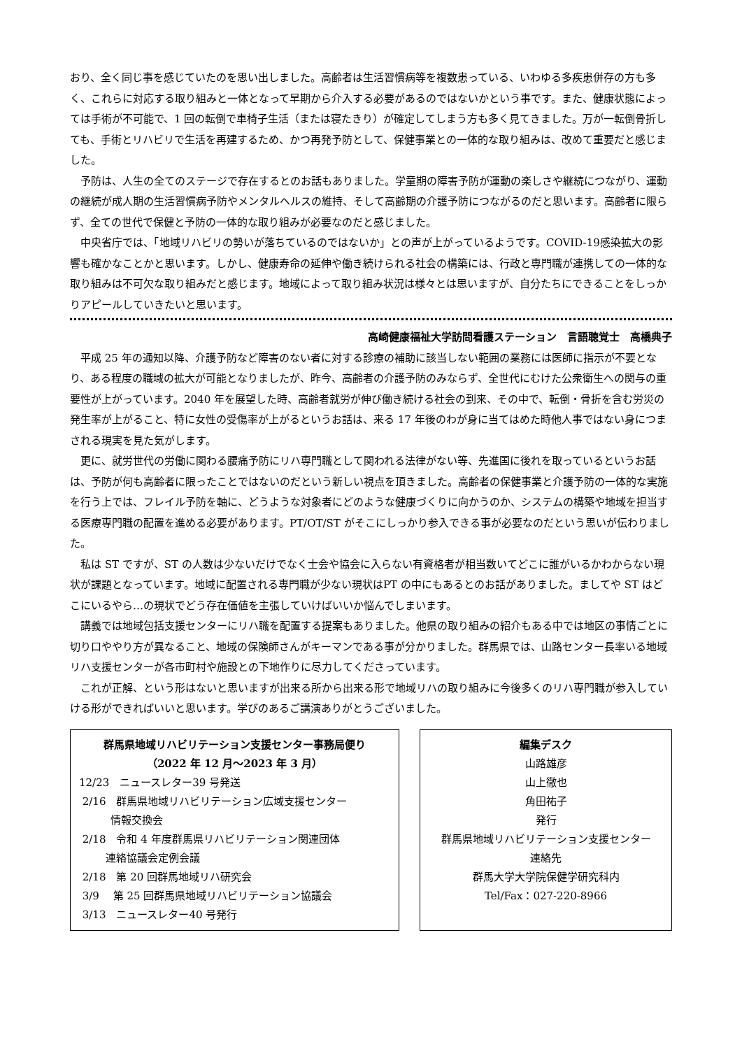おり、全く同じ事を感じていたのを思い出しました。高齢者は生活習慣病等を複数患っている、いわゆる多疾患併存の方も多く、これらに対応する取り組みと一体となって早期から介入する必要があるのではないかという事です。また、健康状態によっては手術が不可能で、1 回の転倒で車椅子生活（または寝たきり）が確定してしまう方も多く見てきました。万が一転倒骨折しても、手術とリハビリで生活を再建するため、かつ再発予防として、保健事業との一体的な取り組みは、改めて重要だと感じました。
予防は、人生の全てのステージで存在するとのお話もありました。学童期の障害予防が運動の楽しさや継続につながり、運動の継続が成人期の生活習慣病予防やメンタルヘルスの維持、そして高齢期の介護予防につながるのだと思います。高齢者に限らず、全ての世代で保健と予防の一体的な取り組みが必要なのだと感じました。
中央省庁では、「地域リハビリの勢いが落ちているのではないか」との声が上がっているようです。COVID-19感染拡大の影響も確かなことかと思います。しかし、健康寿命の延伸や働き続けられる社会の構築には、行政と専門職が連携しての一体的な取り組みは不可欠な取り組みだと感じます。地域によって取り組み状況は様々とは思いますが、自分たちにできることをしっかりアピールしていきたいと思います。
高崎健康福祉大学訪問看護ステーション　言語聴覚士　高橋典子
平成 25 年の通知以降、介護予防など障害のない者に対する診療の補助に該当しない範囲の業務には医師に指示が不要となり、ある程度の職域の拡大が可能となりましたが、昨今、高齢者の介護予防のみならず、全世代にむけた公衆衛生への関与の重要性が上がっています。2040 年を展望した時、高齢者就労が伸び働き続ける社会の到来、その中で、転倒・骨折を含む労災の発生率が上がること、特に女性の受傷率が上がるというお話は、来る 17 年後のわが身に当てはめた時他人事ではない身につまされる現実を見た気がします。
更に、就労世代の労働に関わる腰痛予防にリハ専門職として関われる法律がない等、先進国に後れを取っているというお話は、予防が何も高齢者に限ったことではないのだという新しい視点を頂きました。高齢者の保健事業と介護予防の一体的な実施を行う上では、フレイル予防を軸に、どうような対象者にどのような健康づくりに向かうのか、システムの構築や地域を担当する医療専門職の配置を進める必要があります。PT/OT/ST がそこにしっかり参入できる事が必要なのだという思いが伝わりました。
私は ST ですが、ST の人数は少ないだけでなく士会や協会に入らない有資格者が相当数いてどこに誰がいるかわからない現状が課題となっています。地域に配置される専門職が少ない現状はPT の中にもあるとのお話がありました。ましてや ST はどこにいるやら…の現状でどう存在価値を主張していけばいいか悩んでしまいます。
講義では地域包括支援センターにリハ職を配置する提案もありました。他県の取り組みの紹介もある中では地区の事情ごとに切り口ややり方が異なること、地域の保険師さんがキーマンである事が分かりました。群馬県では、山路センター長率いる地域リハ支援センターが各市町村や施設との下地作りに尽力してくださっています。
これが正解、という形はないと思いますが出来る所から出来る形で地域リハの取り組みに今後多くのリハ専門職が参入していける形ができればいいと思います。学びのあるご講演ありがとうございました。
群馬県地域リハビリテーション支援センター事務局便り
（2022 年 12 月～2023 年 3 月）
12/23　ニュースレター39 号発送
2/16　群馬県地域リハビリテーション広域支援センター
   情報交換会
2/18　令和 4 年度群馬県リハビリテーション関連団体
   連絡協議会定例会議
2/18　第 20 回群馬地域リハ研究会
3/9　 第 25 回群馬県地域リハビリテーション協議会
3/13　ニュースレター40 号発行
編集デスク
山路雄彦
山上徹也
角田祐子
発行
群馬県地域リハビリテーション支援センター
連絡先
群馬大学大学院保健学研究科内
Tel/Fax：027-220-8966